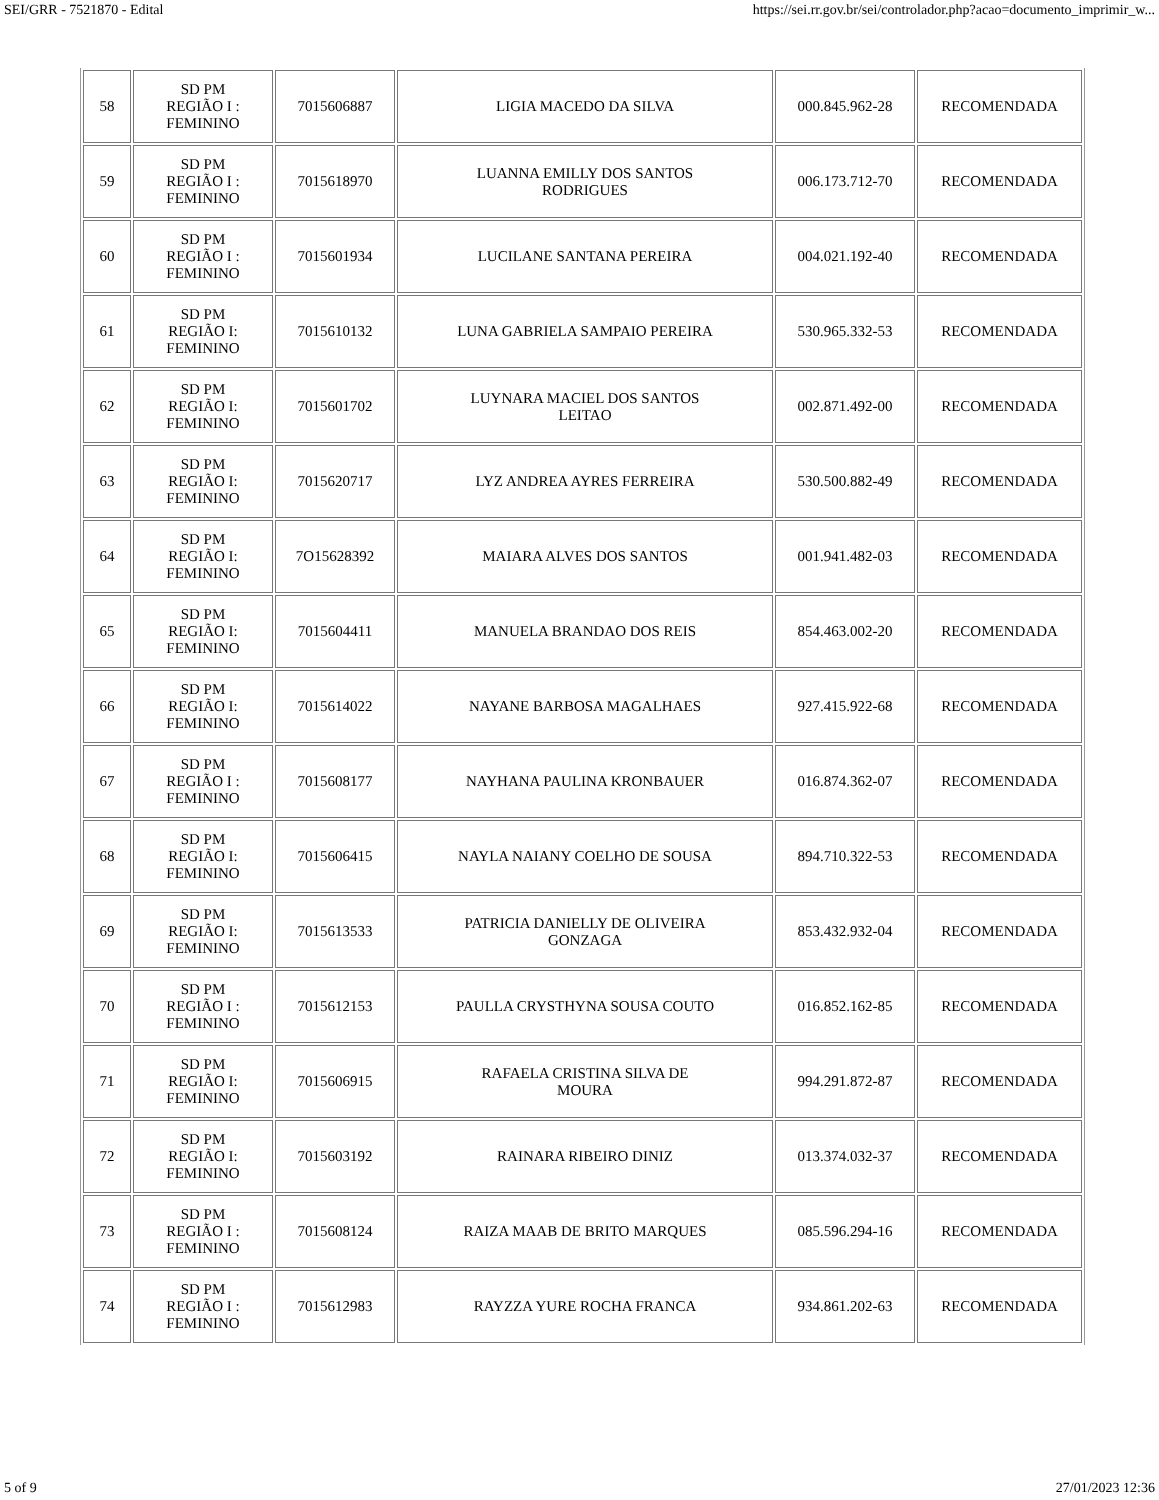SEI/GRR - 7521870 - Edital https://sei.rr.gov.br/sei/controlador.php?acao=documento_imprimir_w...
| 58 | SD PM REGIÃO I : FEMININO | 7015606887 | LIGIA MACEDO DA SILVA | 000.845.962-28 | RECOMENDADA |
| 59 | SD PM REGIÃO I : FEMININO | 7015618970 | LUANNA EMILLY DOS SANTOS RODRIGUES | 006.173.712-70 | RECOMENDADA |
| 60 | SD PM REGIÃO I : FEMININO | 7015601934 | LUCILANE SANTANA PEREIRA | 004.021.192-40 | RECOMENDADA |
| 61 | SD PM REGIÃO I: FEMININO | 7015610132 | LUNA GABRIELA SAMPAIO PEREIRA | 530.965.332-53 | RECOMENDADA |
| 62 | SD PM REGIÃO I: FEMININO | 7015601702 | LUYNARA MACIEL DOS SANTOS LEITAO | 002.871.492-00 | RECOMENDADA |
| 63 | SD PM REGIÃO I: FEMININO | 7015620717 | LYZ ANDREA AYRES FERREIRA | 530.500.882-49 | RECOMENDADA |
| 64 | SD PM REGIÃO I: FEMININO | 7O15628392 | MAIARA ALVES DOS SANTOS | 001.941.482-03 | RECOMENDADA |
| 65 | SD PM REGIÃO I: FEMININO | 7015604411 | MANUELA BRANDAO DOS REIS | 854.463.002-20 | RECOMENDADA |
| 66 | SD PM REGIÃO I: FEMININO | 7015614022 | NAYANE BARBOSA MAGALHAES | 927.415.922-68 | RECOMENDADA |
| 67 | SD PM REGIÃO I : FEMININO | 7015608177 | NAYHANA PAULINA KRONBAUER | 016.874.362-07 | RECOMENDADA |
| 68 | SD PM REGIÃO I: FEMININO | 7015606415 | NAYLA NAIANY COELHO DE SOUSA | 894.710.322-53 | RECOMENDADA |
| 69 | SD PM REGIÃO I: FEMININO | 7015613533 | PATRICIA DANIELLY DE OLIVEIRA GONZAGA | 853.432.932-04 | RECOMENDADA |
| 70 | SD PM REGIÃO I : FEMININO | 7015612153 | PAULLA CRYSTHYNA SOUSA COUTO | 016.852.162-85 | RECOMENDADA |
| 71 | SD PM REGIÃO I: FEMININO | 7015606915 | RAFAELA CRISTINA SILVA DE MOURA | 994.291.872-87 | RECOMENDADA |
| 72 | SD PM REGIÃO I: FEMININO | 7015603192 | RAINARA RIBEIRO DINIZ | 013.374.032-37 | RECOMENDADA |
| 73 | SD PM REGIÃO I : FEMININO | 7015608124 | RAIZA MAAB DE BRITO MARQUES | 085.596.294-16 | RECOMENDADA |
| 74 | SD PM REGIÃO I : FEMININO | 7015612983 | RAYZZA YURE ROCHA FRANCA | 934.861.202-63 | RECOMENDADA |
5 of 9 27/01/2023 12:36